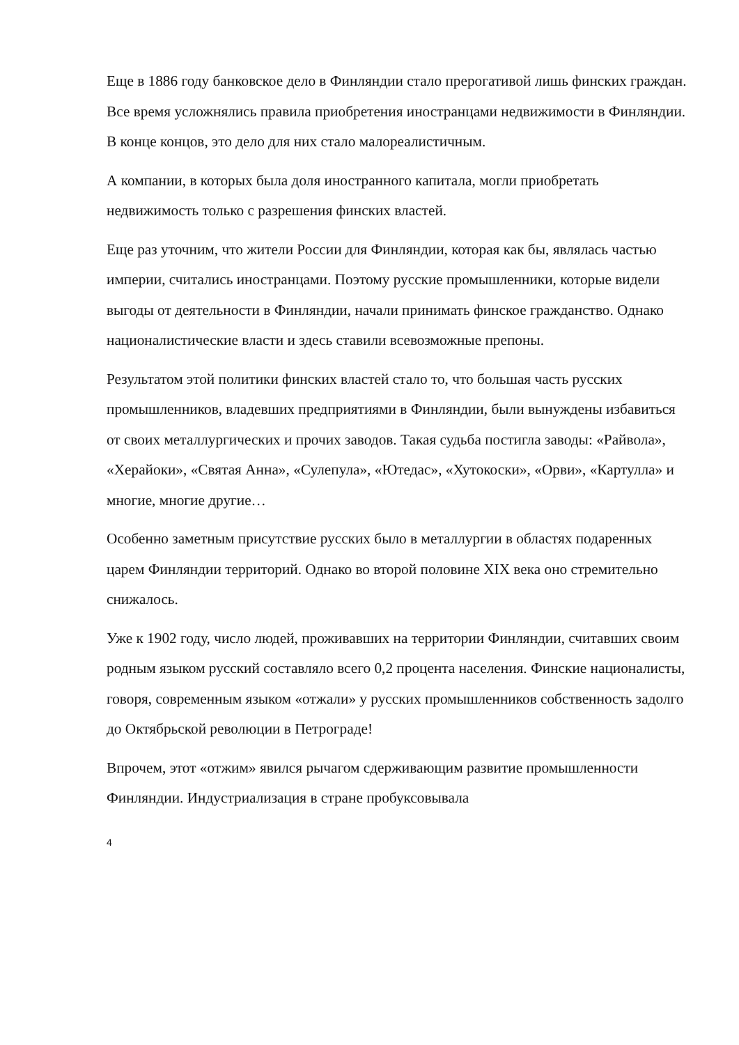Еще в 1886 году банковское дело в Финляндии стало прерогативой лишь финских граждан. Все время усложнялись правила приобретения иностранцами недвижимости в Финляндии. В конце концов, это дело для них стало малореалистичным.
А компании, в которых была доля иностранного капитала, могли приобретать недвижимость только с разрешения финских властей.
Еще раз уточним, что жители России для Финляндии, которая как бы, являлась частью империи, считались иностранцами. Поэтому русские промышленники, которые видели выгоды от деятельности в Финляндии, начали принимать финское гражданство. Однако националистические власти и здесь ставили всевозможные препоны.
Результатом этой политики финских властей стало то, что большая часть русских промышленников, владевших предприятиями в Финляндии, были вынуждены избавиться от своих металлургических и прочих заводов. Такая судьба постигла заводы: «Райвола», «Херайоки», «Святая Анна», «Сулепула», «Ютедас», «Хутокоски», «Орви», «Картулла» и многие, многие другие…
Особенно заметным присутствие русских было в металлургии в областях подаренных царем Финляндии территорий. Однако во второй половине XIX века оно стремительно снижалось.
Уже к 1902 году, число людей, проживавших на территории Финляндии, считавших своим родным языком русский составляло всего 0,2 процента населения. Финские националисты, говоря, современным языком «отжали» у русских промышленников собственность задолго до Октябрьской революции в Петрограде!
Впрочем, этот «отжим» явился рычагом сдерживающим развитие промышленности Финляндии. Индустриализация в стране пробуксовывала
4